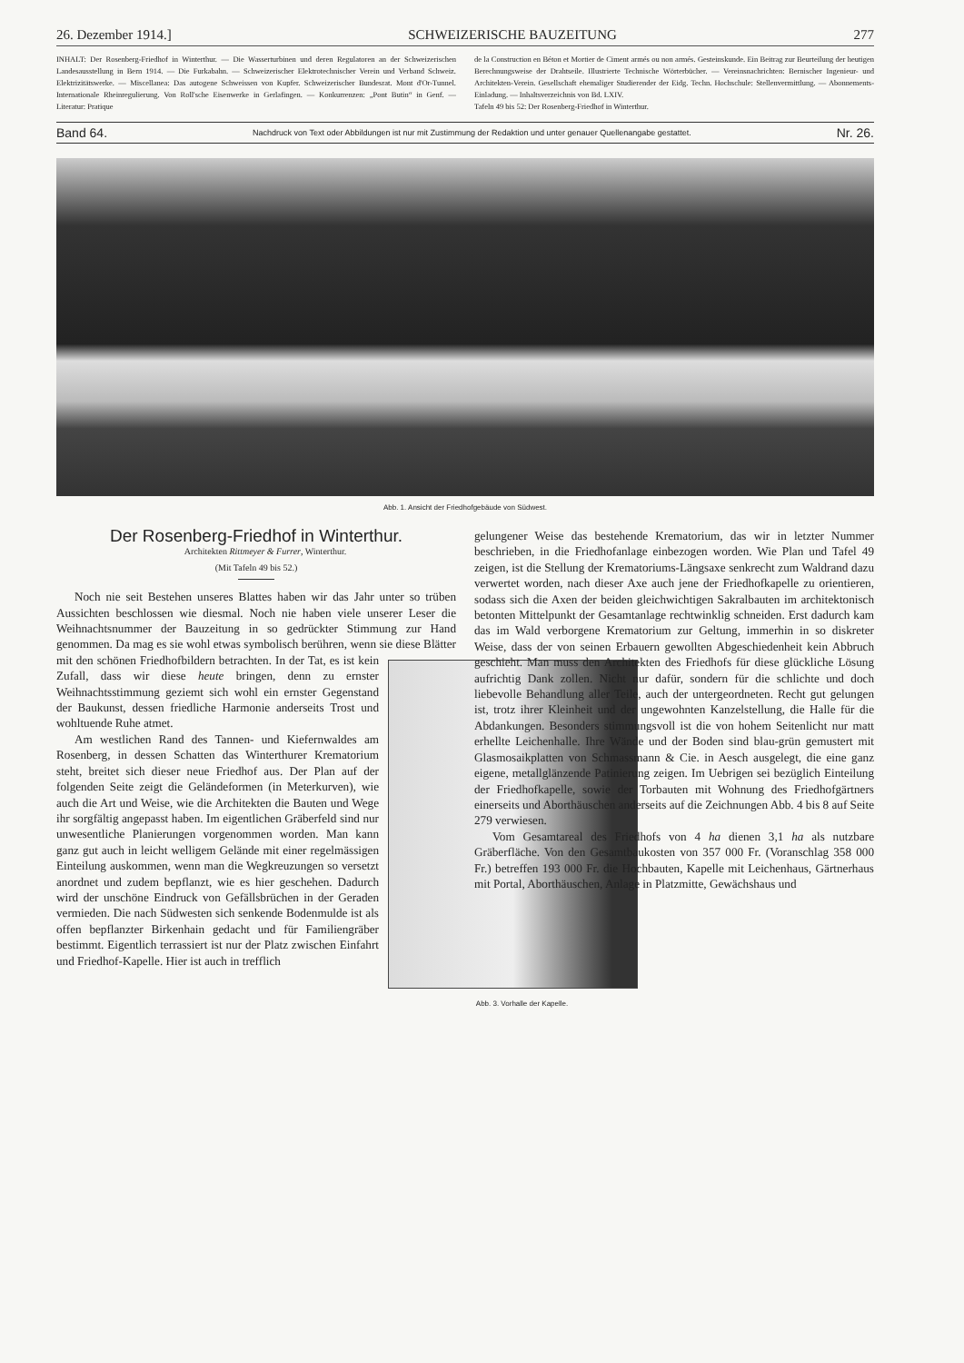26. Dezember 1914.] SCHWEIZERISCHE BAUZEITUNG 277
INHALT: Der Rosenberg-Friedhof in Winterthur. — Die Wasserturbinen und deren Regulatoren an der Schweizerischen Landesausstellung in Bern 1914. — Die Furkabahn. — Schweizerischer Elektrotechnischer Verein und Verband Schweiz. Elektrizitätswerke. — Miscellanea: Das autogene Schweissen von Kupfer. Schweizerischer Bundesrat. Mont d'Or-Tunnel. Internationale Rheinregulierung. Von Roll'sche Eisenwerke in Gerlafingen. — Konkurrenzen: „Pont Butin“ in Genf. — Literatur: Pratique
de la Construction en Béton et Mortier de Ciment armés ou non armés. Gesteinskunde. Ein Beitrag zur Beurteilung der heutigen Berechnungsweise der Drahtseile. Illustrierte Technische Wörterbücher. — Vereinsnachrichten: Bernischer Ingenieur- und Architekten-Verein. Gesellschaft ehemaliger Studierender der Eidg. Techn. Hochschule: Stellenvermittlung. — Abonnements-Einladung. — Inhaltsverzeichnis von Bd. LXIV.
Tafeln 49 bis 52: Der Rosenberg-Friedhof in Winterthur.
Band 64. Nachdruck von Text oder Abbildungen ist nur mit Zustimmung der Redaktion und unter genauer Quellenangabe gestattet. Nr. 26.
Abb. 1. Ansicht der Friedhofgebäude von Südwest.
Der Rosenberg-Friedhof in Winterthur.
Architekten Rittmeyer & Furrer, Winterthur.
(Mit Tafeln 49 bis 52.)
Noch nie seit Bestehen unseres Blattes haben wir das Jahr unter so trüben Aussichten beschlossen wie diesmal. Noch nie haben viele unserer Leser die Weihnachtsnummer der Bauzeitung in so gedrückter Stimmung zur Hand genommen. Da mag es sie wohl etwas symbolisch berühren, wenn sie diese Blätter mit den schönen Friedhofbildern betrachten. Abb. 3. Vorhalle der Kapelle. In der Tat, es ist kein Zufall, dass wir diese heute bringen, denn zu ernster Weihnachtsstimmung geziemt sich wohl ein ernster Gegenstand der Baukunst, dessen friedliche Harmonie anderseits Trost und wohltuende Ruhe atmet.
Am westlichen Rand des Tannen- und Kiefernwaldes am Rosenberg, in dessen Schatten das Winterthurer Krematorium steht, breitet sich dieser neue Friedhof aus. Der Plan auf der folgenden Seite zeigt die Geländeformen (in Meterkurven), wie auch die Art und Weise, wie die Architekten die Bauten und Wege ihr sorgfältig angepasst haben. Im eigentlichen Gräberfeld sind nur unwesentliche Planierungen vorgenommen worden. Man kann ganz gut auch in leicht welligem Gelände mit einer regelmässigen Einteilung auskommen, wenn man die Wegkreuzungen so versetzt anordnet und zudem bepflanzt, wie es hier geschehen. Dadurch wird der unschöne Eindruck von Gefällsbrüchen in der Geraden vermieden. Die nach Südwesten sich senkende Bodenmulde ist als offen bepflanzter Birkenhain gedacht und für Familiengräber bestimmt. Eigentlich terrassiert ist nur der Platz zwischen Einfahrt und Friedhof-Kapelle. Hier ist auch in trefflich
gelungener Weise das bestehende Krematorium, das wir in letzter Nummer beschrieben, in die Friedhofanlage einbezogen worden. Wie Plan und Tafel 49 zeigen, ist die Stellung der Krematoriums-Längsaxe senkrecht zum Waldrand dazu verwertet worden, nach dieser Axe auch jene der Friedhofkapelle zu orientieren, sodass sich die Axen der beiden gleichwichtigen Sakralbauten im architektonisch betonten Mittelpunkt der Gesamtanlage rechtwinklig schneiden. Erst dadurch kam das im Wald verborgene Krematorium zur Geltung, immerhin in so diskreter Weise, dass der von seinen Erbauern gewollten Abgeschiedenheit kein Abbruch geschieht. Man muss den Architekten des Friedhofs für diese glückliche Lösung aufrichtig Dank zollen. Nicht nur dafür, sondern für die schlichte und doch liebevolle Behandlung aller Teile, auch der untergeordneten. Recht gut gelungen ist, trotz ihrer Kleinheit und der ungewohnten Kanzelstellung, die Halle für die Abdankungen. Besonders stimmungsvoll ist die von hohem Seitenlicht nur matt erhellte Leichenhalle. Ihre Wände und der Boden sind blau-grün gemustert mit Glasmosaikplatten von Schmassmann & Cie. in Aesch ausgelegt, die eine ganz eigene, metallglänzende Patinierung zeigen. Im Uebrigen sei bezüglich Einteilung der Friedhofkapelle, sowie der Torbauten mit Wohnung des Friedhofgärtners einerseits und Aborthäuschen anderseits auf die Zeichnungen Abb. 4 bis 8 auf Seite 279 verwiesen.
Vom Gesamtareal des Friedhofs von 4 ha dienen 3,1 ha als nutzbare Gräberfläche. Von den Gesamtbaukosten von 357 000 Fr. (Voranschlag 358 000 Fr.) betreffen 193 000 Fr. die Hochbauten, Kapelle mit Leichenhaus, Gärtnerhaus mit Portal, Aborthäuschen, Anlage in Platzmitte, Gewächshaus und